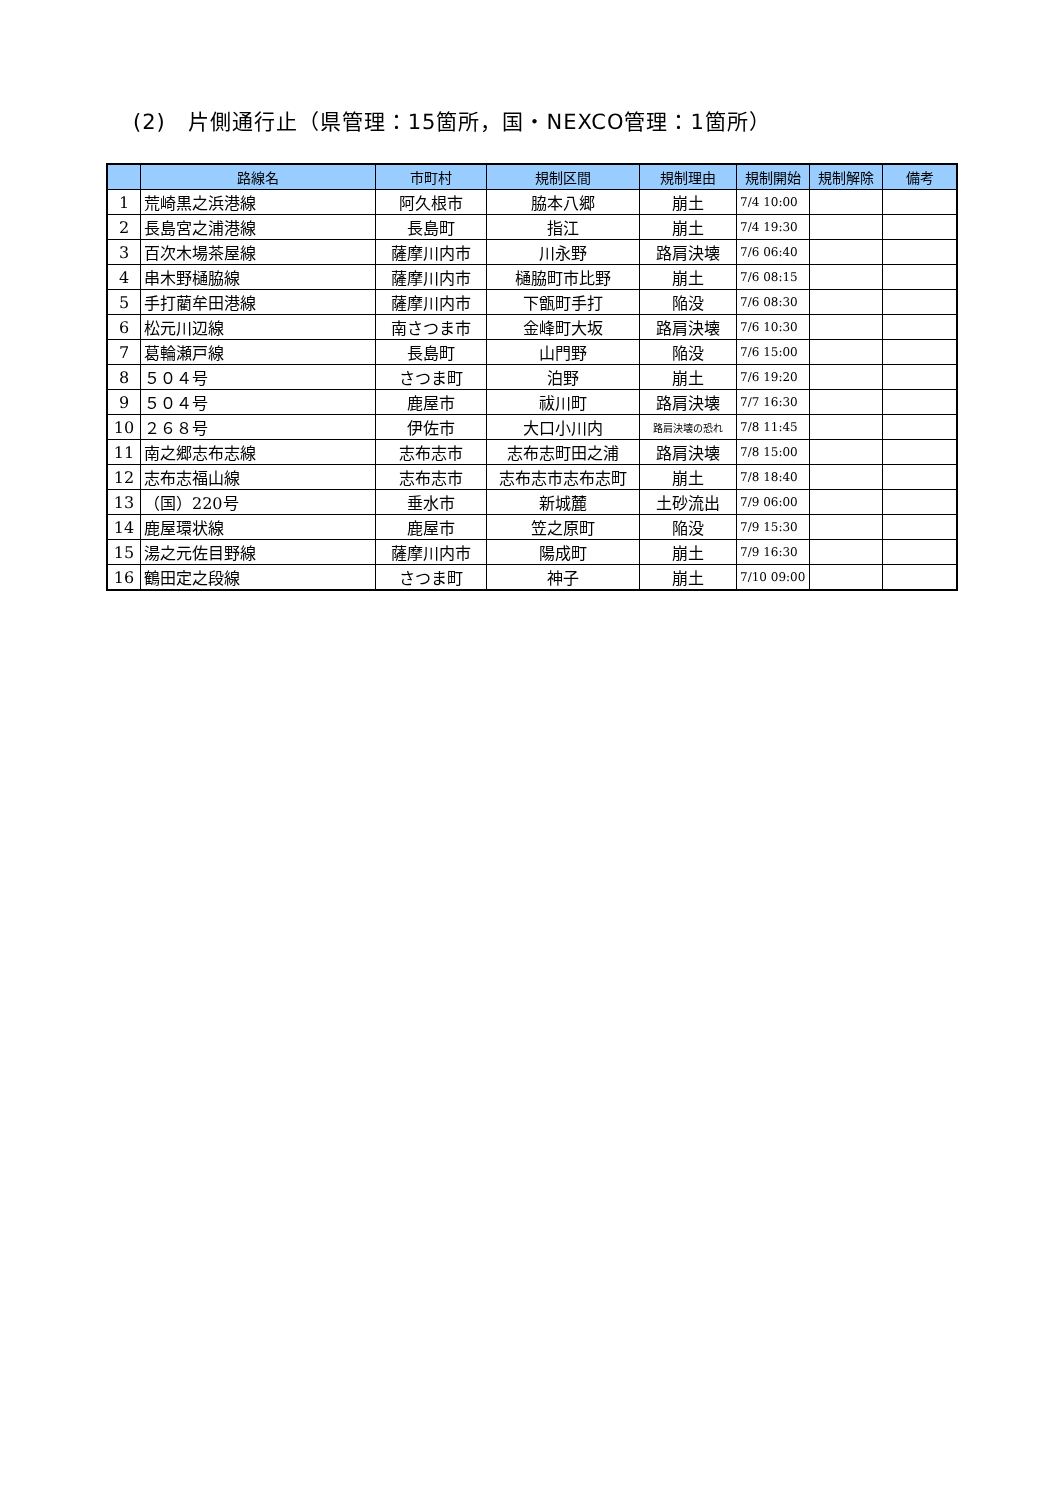(2)　片側通行止（県管理：15箇所，国・NEXCO管理：1箇所）
| | 路線名 | 市町村 | 規制区間 | 規制理由 | 規制開始 | 規制解除 | 備考 |
| --- | --- | --- | --- | --- | --- | --- | --- |
| 1 | 荒崎黒之浜港線 | 阿久根市 | 脇本八郷 | 崩土 | 7/4 10:00 | | |
| 2 | 長島宮之浦港線 | 長島町 | 指江 | 崩土 | 7/4 19:30 | | |
| 3 | 百次木場茶屋線 | 薩摩川内市 | 川永野 | 路肩決壊 | 7/6 06:40 | | |
| 4 | 串木野樋脇線 | 薩摩川内市 | 樋脇町市比野 | 崩土 | 7/6 08:15 | | |
| 5 | 手打藺牟田港線 | 薩摩川内市 | 下甑町手打 | 陥没 | 7/6 08:30 | | |
| 6 | 松元川辺線 | 南さつま市 | 金峰町大坂 | 路肩決壊 | 7/6 10:30 | | |
| 7 | 葛輪瀬戸線 | 長島町 | 山門野 | 陥没 | 7/6 15:00 | | |
| 8 | ５０４号 | さつま町 | 泊野 | 崩土 | 7/6 19:20 | | |
| 9 | ５０４号 | 鹿屋市 | 祓川町 | 路肩決壊 | 7/7 16:30 | | |
| 10 | ２６８号 | 伊佐市 | 大口小川内 | 路肩決壊の恐れ | 7/8 11:45 | | |
| 11 | 南之郷志布志線 | 志布志市 | 志布志町田之浦 | 路肩決壊 | 7/8 15:00 | | |
| 12 | 志布志福山線 | 志布志市 | 志布志市志布志町 | 崩土 | 7/8 18:40 | | |
| 13 | （国）220号 | 垂水市 | 新城麓 | 土砂流出 | 7/9 06:00 | | |
| 14 | 鹿屋環状線 | 鹿屋市 | 笠之原町 | 陥没 | 7/9 15:30 | | |
| 15 | 湯之元佐目野線 | 薩摩川内市 | 陽成町 | 崩土 | 7/9 16:30 | | |
| 16 | 鶴田定之段線 | さつま町 | 神子 | 崩土 | 7/10 09:00 | | |